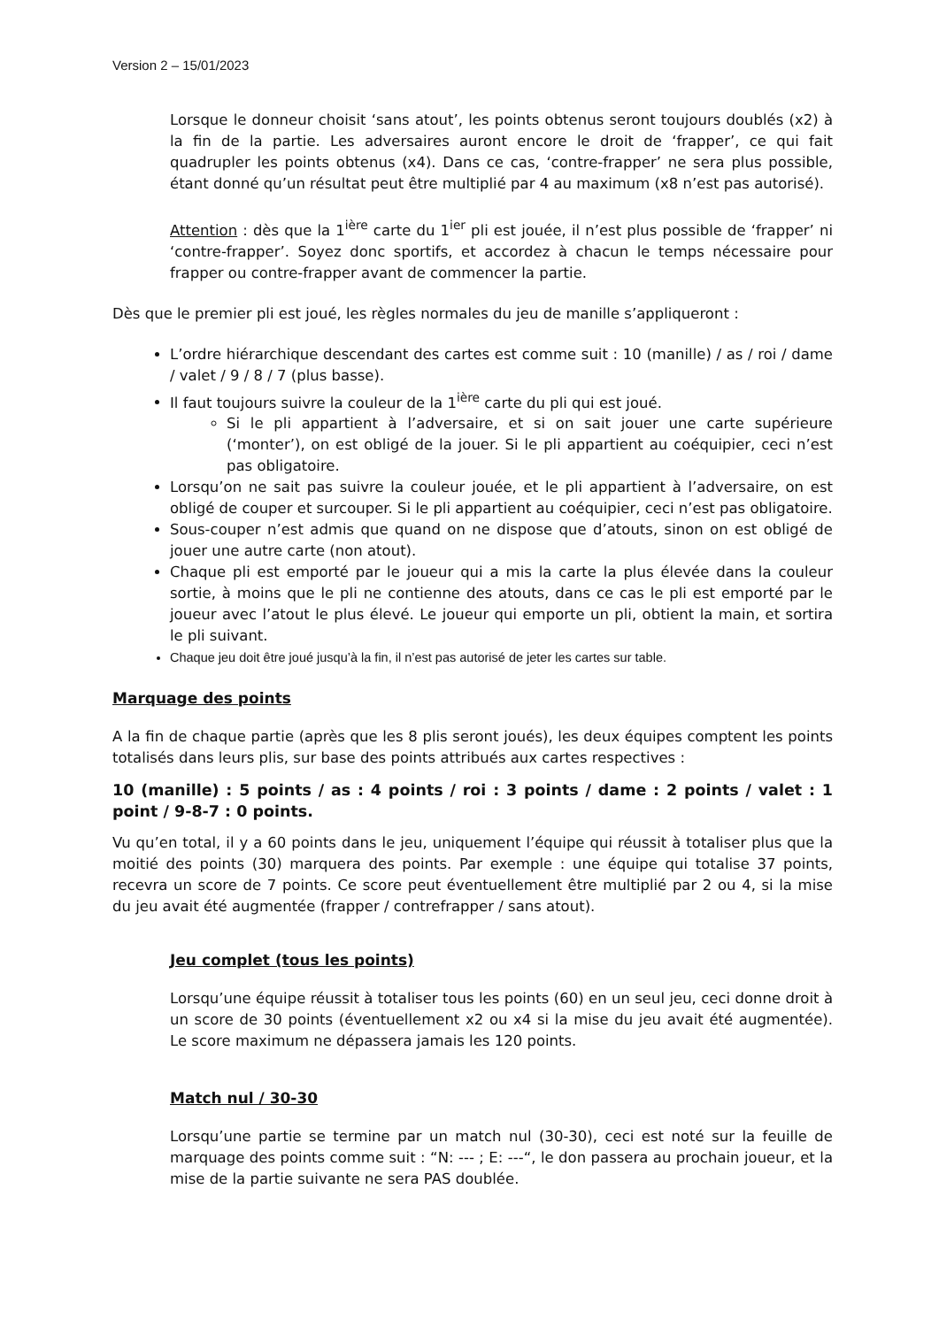Version 2 – 15/01/2023
Lorsque le donneur choisit ‘sans atout’, les points obtenus seront toujours doublés (x2) à la fin de la partie. Les adversaires auront encore le droit de ‘frapper’, ce qui fait quadrupler les points obtenus (x4). Dans ce cas, ‘contre-frapper’ ne sera plus possible, étant donné qu’un résultat peut être multiplié par 4 au maximum (x8 n’est pas autorisé).
Attention : dès que la 1<sup>ière</sup> carte du 1<sup>ier</sup> pli est jouée, il n’est plus possible de ‘frapper’ ni ‘contre-frapper’. Soyez donc sportifs, et accordez à chacun le temps nécessaire pour frapper ou contre-frapper avant de commencer la partie.
Dès que le premier pli est joué, les règles normales du jeu de manille s’appliqueront :
L’ordre hiérarchique descendant des cartes est comme suit : 10 (manille) / as / roi / dame / valet / 9 / 8 / 7 (plus basse).
Il faut toujours suivre la couleur de la 1<sup>ière</sup> carte du pli qui est joué.
Si le pli appartient à l’adversaire, et si on sait jouer une carte supérieure (‘monter’), on est obligé de la jouer. Si le pli appartient au coéquipier, ceci n’est pas obligatoire.
Lorsqu’on ne sait pas suivre la couleur jouée, et le pli appartient à l’adversaire, on est obligé de couper et surcouper. Si le pli appartient au coéquipier, ceci n’est pas obligatoire.
Sous-couper n’est admis que quand on ne dispose que d’atouts, sinon on est obligé de jouer une autre carte (non atout).
Chaque pli est emporté par le joueur qui a mis la carte la plus élevée dans la couleur sortie, à moins que le pli ne contienne des atouts, dans ce cas le pli est emporté par le joueur avec l’atout le plus élevé. Le joueur qui emporte un pli, obtient la main, et sortira le pli suivant.
Chaque jeu doit être joué jusqu’à la fin, il n’est pas autorisé de jeter les cartes sur table.
Marquage des points
A la fin de chaque partie (après que les 8 plis seront joués), les deux équipes comptent les points totalisés dans leurs plis, sur base des points attribués aux cartes respectives :
10 (manille) : 5 points / as : 4 points / roi : 3 points / dame : 2 points / valet : 1 point / 9-8-7 : 0 points.
Vu qu’en total, il y a 60 points dans le jeu, uniquement l’équipe qui réussit à totaliser plus que la moitié des points (30) marquera des points. Par exemple : une équipe qui totalise 37 points, recevra un score de 7 points. Ce score peut éventuellement être multiplié par 2 ou 4, si la mise du jeu avait été augmentée (frapper / contrefrapper / sans atout).
Jeu complet (tous les points)
Lorsqu’une équipe réussit à totaliser tous les points (60) en un seul jeu, ceci donne droit à un score de 30 points (éventuellement x2 ou x4 si la mise du jeu avait été augmentée). Le score maximum ne dépassera jamais les 120 points.
Match nul / 30-30
Lorsqu’une partie se termine par un match nul (30-30), ceci est noté sur la feuille de marquage des points comme suit : “N: --- ; E: ---“, le don passera au prochain joueur, et la mise de la partie suivante ne sera PAS doublée.